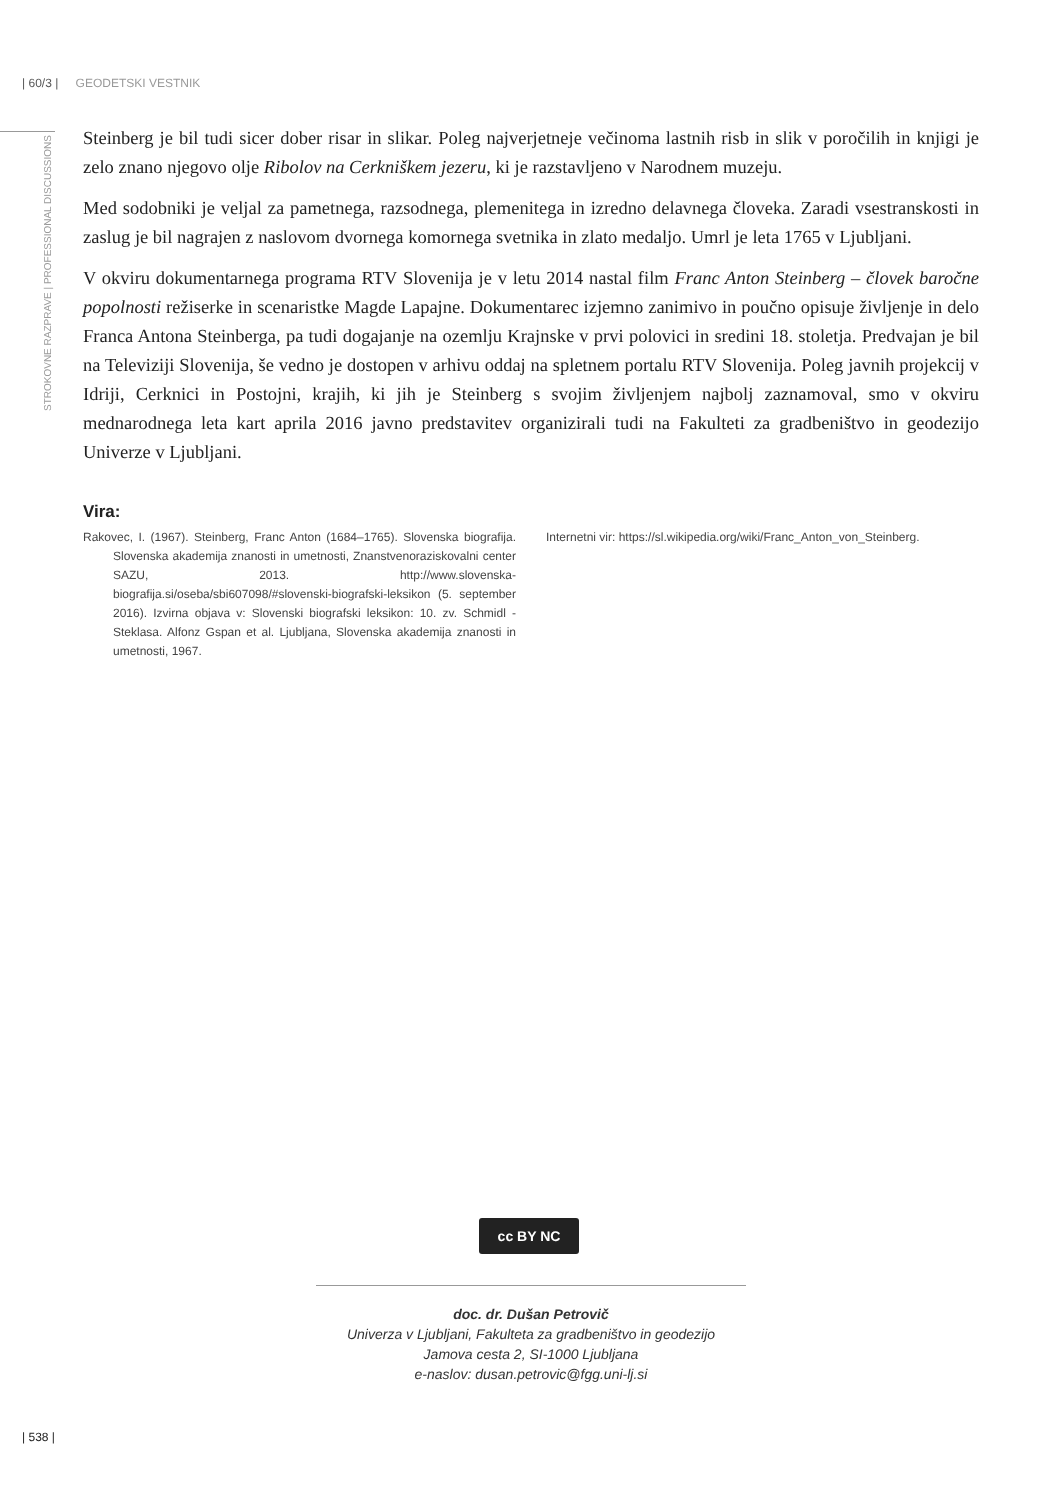| 60/3 | GEODETSKI VESTNIK
STROKOVNE RAZPRAVE | PROFESSIONAL DISCUSSIONS
Steinberg je bil tudi sicer dober risar in slikar. Poleg najverjetneje večinoma lastnih risb in slik v poročilih in knjigi je zelo znano njegovo olje Ribolov na Cerkniškem jezeru, ki je razstavljeno v Narodnem muzeju.
Med sodobniki je veljal za pametnega, razsodnega, plemenitega in izredno delavnega človeka. Zaradi vsestranskosti in zaslug je bil nagrajen z naslovom dvornega komornega svetnika in zlato medaljo. Umrl je leta 1765 v Ljubljani.
V okviru dokumentarnega programa RTV Slovenija je v letu 2014 nastal film Franc Anton Steinberg – človek baročne popolnosti režiserke in scenaristke Magde Lapajne. Dokumentarec izjemno zanimivo in poučno opisuje življenje in delo Franca Antona Steinberga, pa tudi dogajanje na ozemlju Krajnske v prvi polovici in sredini 18. stoletja. Predvajan je bil na Televiziji Slovenija, še vedno je dostopen v arhivu oddaj na spletnem portalu RTV Slovenija. Poleg javnih projekcij v Idriji, Cerknici in Postojni, krajih, ki jih je Steinberg s svojim življenjem najbolj zaznamoval, smo v okviru mednarodnega leta kart aprila 2016 javno predstavitev organizirali tudi na Fakulteti za gradbeništvo in geodezijo Univerze v Ljubljani.
Vira:
Rakovec, I. (1967). Steinberg, Franc Anton (1684–1765). Slovenska biografija. Slovenska akademija znanosti in umetnosti, Znanstvenoraziskovalni center SAZU, 2013. http://www.slovenska-biografija.si/oseba/sbi607098/#slovenski-biografski-leksikon (5. september 2016). Izvirna objava v: Slovenski biografski leksikon: 10. zv. Schmidl - Steklasa. Alfonz Gspan et al. Ljubljana, Slovenska akademija znanosti in umetnosti, 1967.
Internetni vir: https://sl.wikipedia.org/wiki/Franc_Anton_von_Steinberg.
cc BY NC
doc. dr. Dušan Petrovič
Univerza v Ljubljani, Fakulteta za gradbeništvo in geodezijo
Jamova cesta 2, SI-1000 Ljubljana
e-naslov: dusan.petrovic@fgg.uni-lj.si
| 538 |